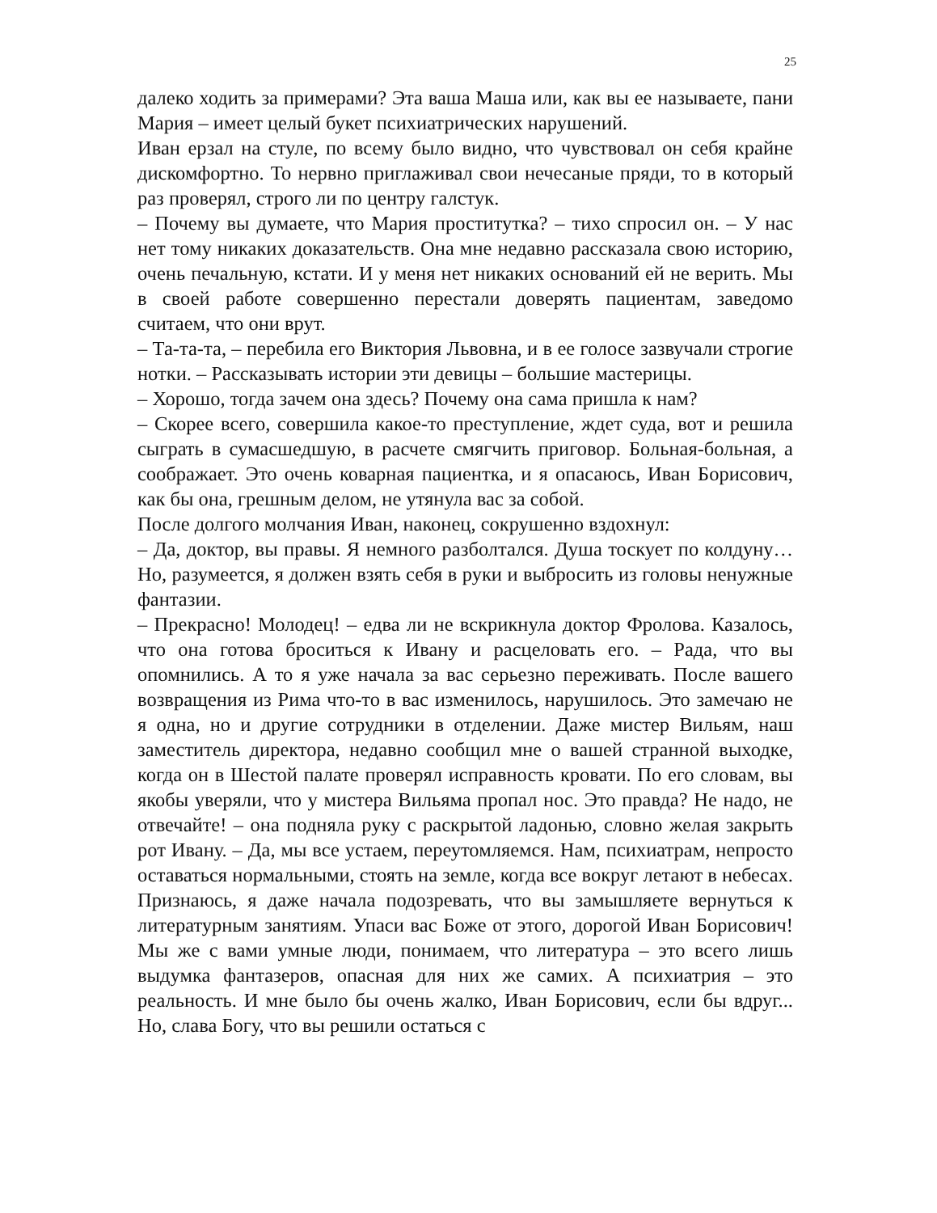25
далеко ходить за примерами? Эта ваша Маша или, как вы ее называете, пани Мария – имеет целый букет психиатрических нарушений.
Иван ерзал на стуле, по всему было видно, что чувствовал он себя крайне дискомфортно. То нервно приглаживал свои нечесаные пряди, то в который раз проверял, строго ли по центру галстук.
– Почему вы думаете, что Мария проститутка? – тихо спросил он. – У нас нет тому никаких доказательств. Она мне недавно рассказала свою историю, очень печальную, кстати. И у меня нет никаких оснований ей не верить. Мы в своей работе совершенно перестали доверять пациентам, заведомо считаем, что они врут.
– Та-та-та, – перебила его Виктория Львовна, и в ее голосе зазвучали строгие нотки. – Рассказывать истории эти девицы – большие мастерицы.
– Хорошо, тогда зачем она здесь? Почему она сама пришла к нам?
– Скорее всего, совершила какое-то преступление, ждет суда, вот и решила сыграть в сумасшедшую, в расчете смягчить приговор. Больная-больная, а соображает. Это очень коварная пациентка, и я опасаюсь, Иван Борисович, как бы она, грешным делом, не утянула вас за собой.
После долгого молчания Иван, наконец, сокрушенно вздохнул:
– Да, доктор, вы правы. Я немного разболтался. Душа тоскует по колдуну… Но, разумеется, я должен взять себя в руки и выбросить из головы ненужные фантазии.
– Прекрасно! Молодец! – едва ли не вскрикнула доктор Фролова. Казалось, что она готова броситься к Ивану и расцеловать его. – Рада, что вы опомнились. А то я уже начала за вас серьезно переживать. После вашего возвращения из Рима что-то в вас изменилось, нарушилось. Это замечаю не я одна, но и другие сотрудники в отделении. Даже мистер Вильям, наш заместитель директора, недавно сообщил мне о вашей странной выходке, когда он в Шестой палате проверял исправность кровати. По его словам, вы якобы уверяли, что у мистера Вильяма пропал нос. Это правда? Не надо, не отвечайте! – она подняла руку с раскрытой ладонью, словно желая закрыть рот Ивану. – Да, мы все устаем, переутомляемся. Нам, психиатрам, непросто оставаться нормальными, стоять на земле, когда все вокруг летают в небесах. Признаюсь, я даже начала подозревать, что вы замышляете вернуться к литературным занятиям. Упаси вас Боже от этого, дорогой Иван Борисович! Мы же с вами умные люди, понимаем, что литература – это всего лишь выдумка фантазеров, опасная для них же самих. А психиатрия – это реальность. И мне было бы очень жалко, Иван Борисович, если бы вдруг... Но, слава Богу, что вы решили остаться с